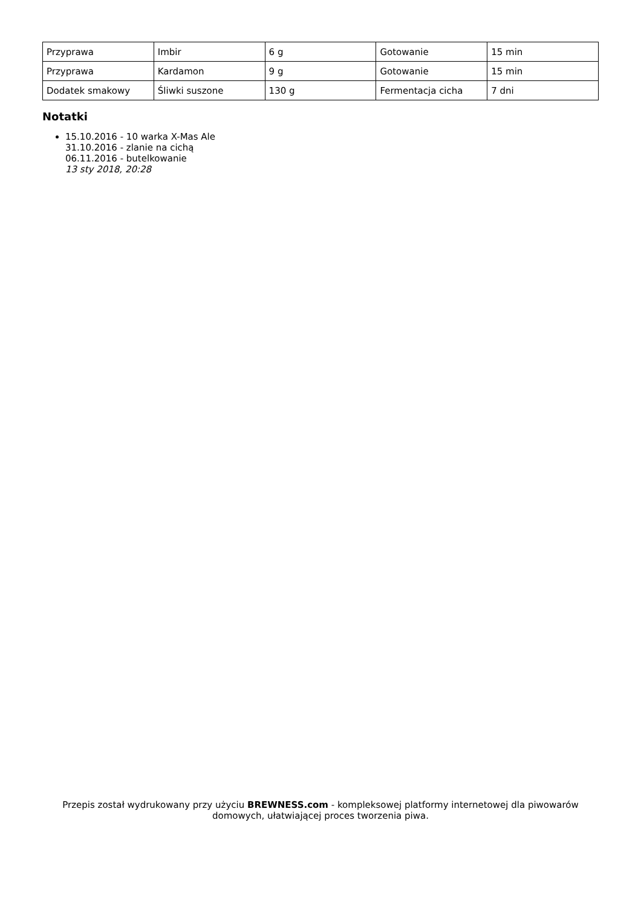| Przyprawa | Imbir | 6 g | Gotowanie | 15 min |
| Przyprawa | Kardamon | 9 g | Gotowanie | 15 min |
| Dodatek smakowy | Śliwki suszone | 130 g | Fermentacja cicha | 7 dni |
Notatki
15.10.2016 - 10 warka X-Mas Ale
31.10.2016 - zlanie na cichą
06.11.2016 - butelkowanie
13 sty 2018, 20:28
Przepis został wydrukowany przy użyciu BREWNESS.com - kompleksowej platformy internetowej dla piwowarów domowych, ułatwiającej proces tworzenia piwa.